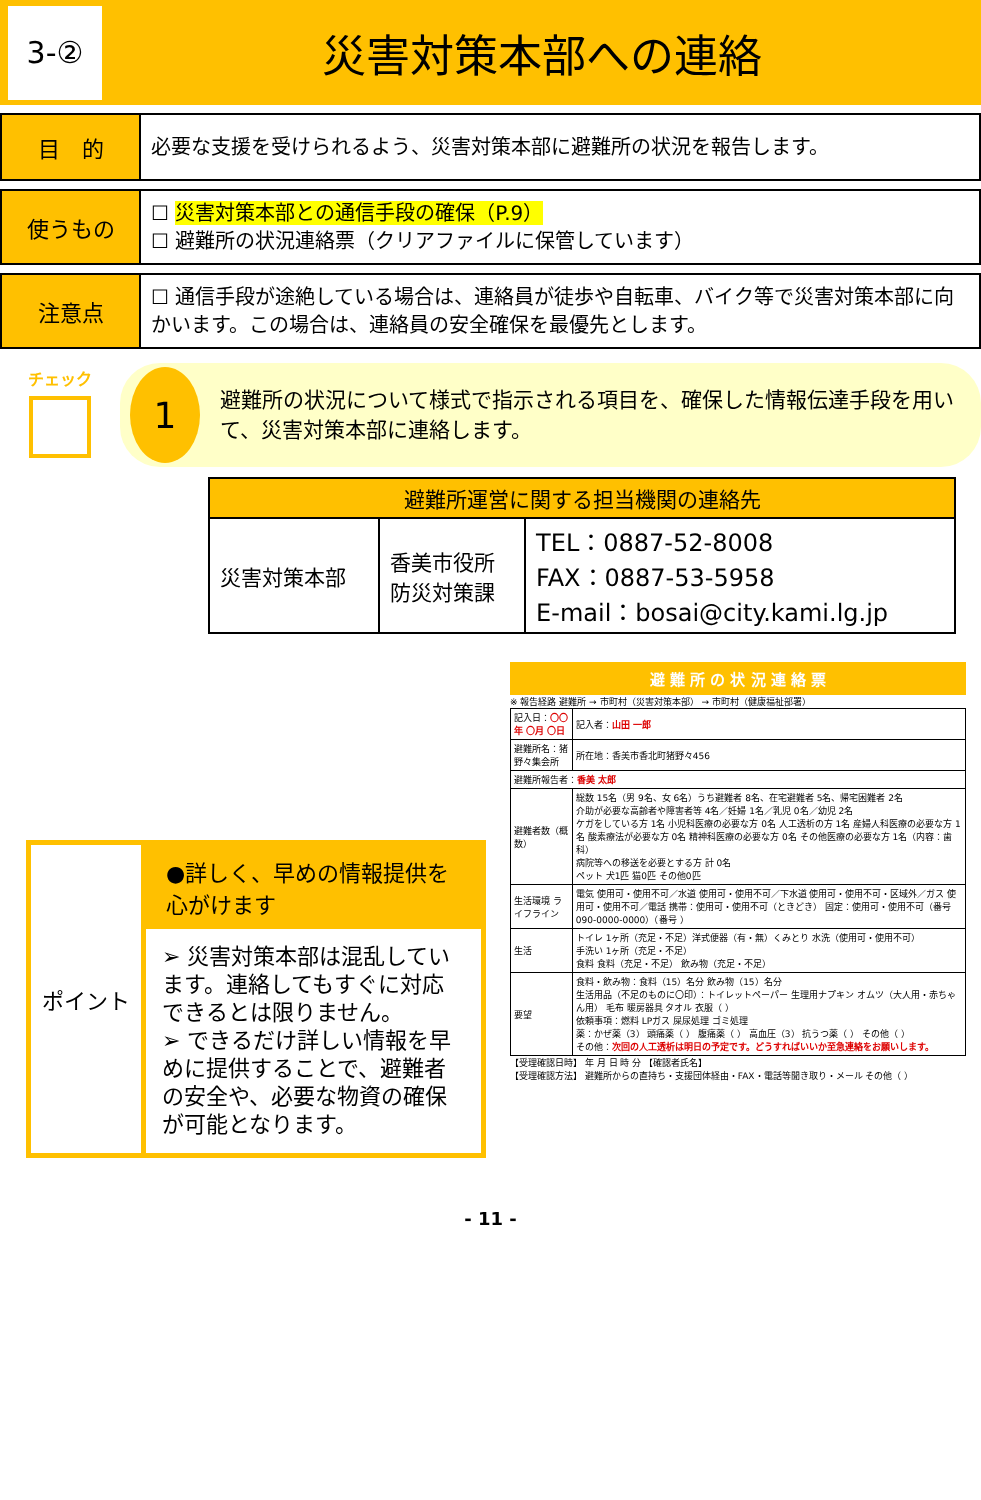3-②
災害対策本部への連絡
目　的
必要な支援を受けられるよう、災害対策本部に避難所の状況を報告します。
使うもの
☐ 災害対策本部との通信手段の確保（P.9）
☐ 避難所の状況連絡票（クリアファイルに保管しています）
注意点
☐ 通信手段が途絶している場合は、連絡員が徒歩や自転車、バイク等で災害対策本部に向かいます。この場合は、連絡員の安全確保を最優先とします。
チェック
1
避難所の状況について様式で指示される項目を、確保した情報伝達手段を用いて、災害対策本部に連絡します。
| 避難所運営に関する担当機関の連絡先 | | |
| --- | --- | --- |
| 災害対策本部 | 香美市役所 防災対策課 | TEL：0887-52-8008 FAX：0887-53-5958 E-mail：bosai@city.kami.lg.jp |
ポイント
●詳しく、早めの情報提供を心がけます
➢ 災害対策本部は混乱しています。連絡してもすぐに対応できるとは限りません。
➢ できるだけ詳しい情報を早めに提供することで、避難者の安全や、必要な物資の確保が可能となります。
避 難 所 の 状 況 連 絡 票
※ 報告経路 避難所 → 市町村（災害対策本部） → 市町村（健康福祉部署）
| 記入日： 〇〇年 〇月 〇日 | 記入者： 山田 一郎 |
| 避難所名：猪野々集会所 | 所在地：香美市香北町猪野々456 |
| 避難所報告者： 香美 太郎 | |
| 避難者数（概数） | 総数 15名（男 9名、女 6名）うち避難者 8名、在宅避難者 5名、帰宅困難者 2名 介助が必要な高齢者や障害者等 4名／妊婦 1名／乳児 0名／幼児 2名 ケガをしている方 1名 小児科医療の必要な方 0名 人工透析の方 1名 産婦人科医療の必要な方 1名 酸素療法が必要な方 0名 精神科医療の必要な方 0名 その他医療の必要な方 1名（内容：歯科） 病院等への移送を必要とする方 計 0名 ペット 犬1匹 猫0匹 その他0匹 |
| 生活環境 ライフライン | 電気 使用可・使用不可／水道 使用可・使用不可／下水道 使用可・使用不可・区域外／ガス 使用可・使用不可／電話 携帯：使用可・使用不可（ときどき） 固定：使用可・使用不可（番号 090-0000-0000）（番号 ） |
| 生活 | トイレ 1ヶ所（充足・不足）洋式便器（有・無）くみとり 水洗（使用可・使用不可） 手洗い 1ヶ所（充足・不足） 食料 食料（充足・不足） 飲み物（充足・不足） |
| 要望 | 食料・飲み物：食料（15）名分 飲み物（15）名分 生活用品（不足のものに〇印）：トイレットペーパー 生理用ナプキン オムツ（大人用・赤ちゃん用） 毛布 暖房器具 タオル 衣服（ ） 依頼事項：燃料 LPガス 屎尿処理 ゴミ処理 薬：かぜ薬（3） 頭痛薬（ ） 腹痛薬（ ） 高血圧（3） 抗うつ薬（ ） その他（ ） その他： 次回の人工透析は明日の予定です。どうすればいいか至急連絡をお願いします。 |
【受理確認日時】 年 月 日 時 分 【確認者氏名】
【受理確認方法】 避難所からの直持ち・支援団体経由・FAX・電話等聞き取り・メール その他（ ）
- 11 -